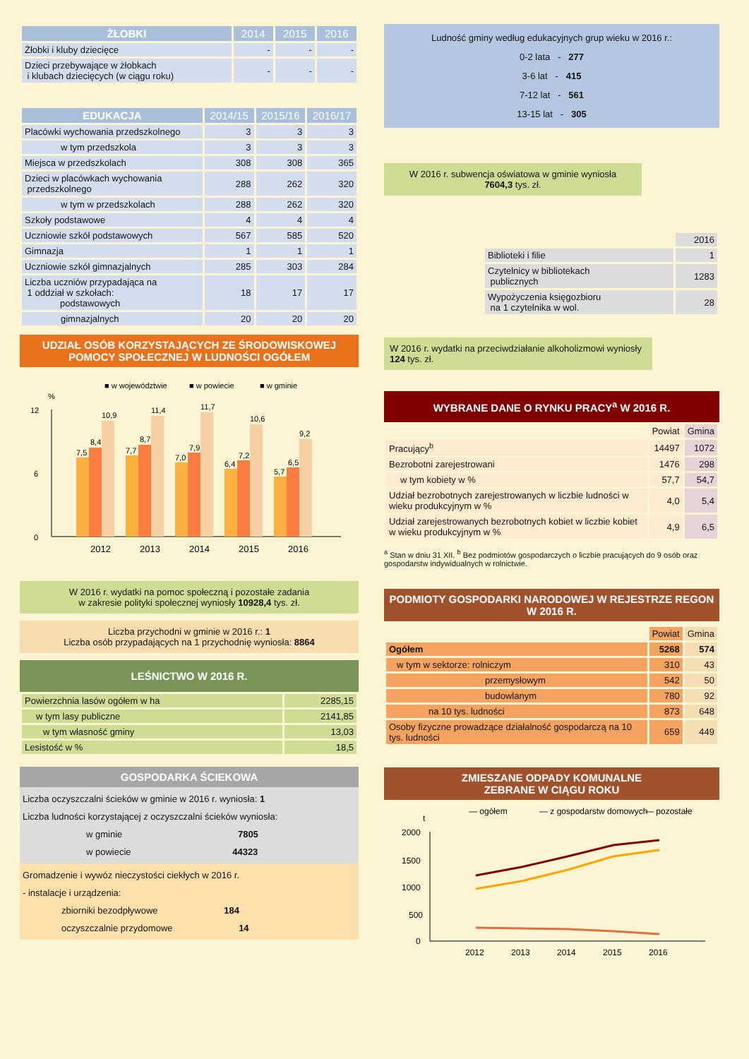| ŻŁOBKI | 2014 | 2015 | 2016 |
| --- | --- | --- | --- |
| Żłobki i kluby dziecięce | - | - | - |
| Dzieci przebywające w żłobkach i klubach dziecięcych (w ciągu roku) | - | - | - |
| EDUKACJA | 2014/15 | 2015/16 | 2016/17 |
| --- | --- | --- | --- |
| Placówki wychowania przedszkolnego | 3 | 3 | 3 |
| w tym przedszkola | 3 | 3 | 3 |
| Miejsca w przedszkolach | 308 | 308 | 365 |
| Dzieci w placówkach wychowania przedszkolnego | 288 | 262 | 320 |
| w tym w przedszkolach | 288 | 262 | 320 |
| Szkoły podstawowe | 4 | 4 | 4 |
| Uczniowie szkół podstawowych | 567 | 585 | 520 |
| Gimnazja | 1 | 1 | 1 |
| Uczniowie szkół gimnazjalnych | 285 | 303 | 284 |
| Liczba uczniów przypadająca na 1 oddział w szkołach: podstawowych | 18 | 17 | 17 |
| gimnazjalnych | 20 | 20 | 20 |
UDZIAŁ OSÓB KORZYSTAJĄCYCH ZE ŚRODOWISKOWEJ POMOCY SPOŁECZNEJ W LUDNOŚCI OGÓŁEM
■ w województwie
■ w powiecie
■ w gminie
%
0
6
12
7,5
8,4
10,9
7,7
8,7
11,4
7,0
7,9
11,7
6,4
7,2
10,6
5,7
6,5
9,2
2012
2013
2014
2015
2016
W 2016 r. wydatki na pomoc społeczną i pozostałe zadania
w zakresie polityki społecznej wyniosły 10928,4 tys. zł.
Liczba przychodni w gminie w 2016 r.: 1
Liczba osób przypadających na 1 przychodnię wyniosła: 8864
LEŚNICTWO W 2016 R.
| Powierzchnia lasów ogółem w ha | 2285,15 |
| w tym lasy publiczne | 2141,85 |
| w tym własność gminy | 13,03 |
| Lesistość w % | 18,5 |
GOSPODARKA ŚCIEKOWA
Liczba oczyszczalni ścieków w gminie w 2016 r. wyniosła: 1
Liczba ludności korzystającej z oczyszczalni ścieków wyniosła:
w gminie 7805
w powiecie 44323
Gromadzenie i wywóz nieczystości ciekłych w 2016 r.
- instalacje i urządzenia:
zbiorniki bezodpływowe 184
oczyszczalnie przydomowe 14
Ludność gminy według edukacyjnych grup wieku w 2016 r.:
0-2 lata - 277
3-6 lat - 415
7-12 lat - 561
13-15 lat - 305
W 2016 r. subwencja oświatowa w gminie wyniosła
7604,3 tys. zł.
| | 2016 |
| Biblioteki i filie | 1 |
| Czytelnicy w bibliotekach publicznych | 1283 |
| Wypożyczenia księgozbioru na 1 czytelnika w wol. | 28 |
W 2016 r. wydatki na przeciwdziałanie alkoholizmowi wyniosły 124 tys. zł.
WYBRANE DANE O RYNKU PRACY<sup>a</sup> W 2016 R.
| | Powiat | Gmina |
| Pracujący<sup>b</sup> | 14497 | 1072 |
| Bezrobotni zarejestrowani | 1476 | 298 |
| w tym kobiety w % | 57,7 | 54,7 |
| Udział bezrobotnych zarejestrowanych w liczbie ludności w wieku produkcyjnym w % | 4,0 | 5,4 |
| Udział zarejestrowanych bezrobotnych kobiet w liczbie kobiet w wieku produkcyjnym w % | 4,9 | 6,5 |
<sup>a</sup> Stan w dniu 31 XII. <sup>b</sup> Bez podmiotów gospodarczych o liczbie pracujących do 9 osób oraz gospodarstw indywidualnych w rolnictwie.
PODMIOTY GOSPODARKI NARODOWEJ W REJESTRZE REGON W 2016 R.
| | Powiat | Gmina |
| Ogółem | 5268 | 574 |
| w tym w sektorze: rolniczym | 310 | 43 |
| przemysłowym | 542 | 50 |
| budowlanym | 780 | 92 |
| na 10 tys. ludności | 873 | 648 |
| Osoby fizyczne prowadzące działalność gospodarczą na 10 tys. ludności | 659 | 449 |
ZMIESZANE ODPADY KOMUNALNE
ZEBRANE W CIĄGU ROKU
— ogółem
— z gospodarstw domowych
— pozostałe
t
2000
1500
1000
500
0
2012
2013
2014
2015
2016